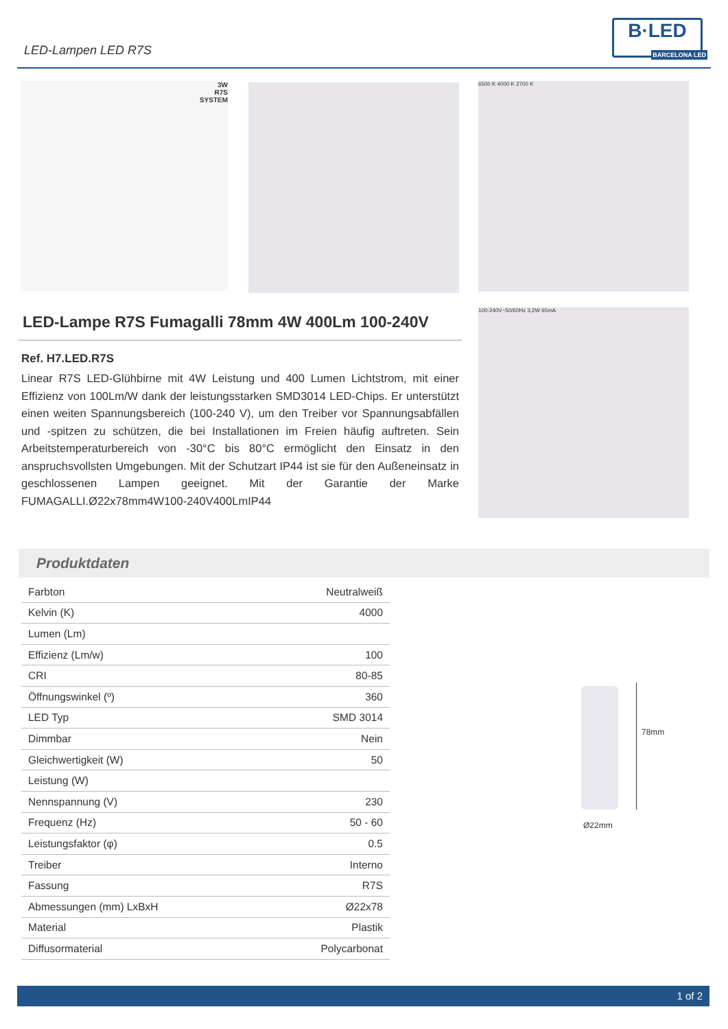LED-Lampen LED R7S
B·LED
BARCELONA LED
3W
R7S
SYSTEM
6500 K 4000 K 2700 K
100-240V~50/60Hz 3,2W 65mA
LED-Lampe R7S Fumagalli 78mm 4W 400Lm 100-240V
Ref. H7.LED.R7S
Linear R7S LED-Glühbirne mit 4W Leistung und 400 Lumen Lichtstrom, mit einer Effizienz von 100Lm/W dank der leistungsstarken SMD3014 LED-Chips. Er unterstützt einen weiten Spannungsbereich (100-240 V), um den Treiber vor Spannungsabfällen und -spitzen zu schützen, die bei Installationen im Freien häufig auftreten. Sein Arbeitstemperaturbereich von -30°C bis 80°C ermöglicht den Einsatz in den anspruchsvollsten Umgebungen. Mit der Schutzart IP44 ist sie für den Außeneinsatz in geschlossenen Lampen geeignet. Mit der Garantie der Marke FUMAGALLI.Ø22x78mm4W100-240V400LmIP44
Produktdaten
| Farbton | Neutralweiß |
| Kelvin (K) | 4000 |
| Lumen (Lm) | |
| Effizienz (Lm/w) | 100 |
| CRI | 80-85 |
| Öffnungswinkel (º) | 360 |
| LED Typ | SMD 3014 |
| Dimmbar | Nein |
| Gleichwertigkeit (W) | 50 |
| Leistung (W) | |
| Nennspannung (V) | 230 |
| Frequenz (Hz) | 50 - 60 |
| Leistungsfaktor (φ) | 0.5 |
| Treiber | Interno |
| Fassung | R7S |
| Abmessungen (mm) LxBxH | Ø22x78 |
| Material | Plastik |
| Diffusormaterial | Polycarbonat |
78mm
Ø22mm
1 of 2